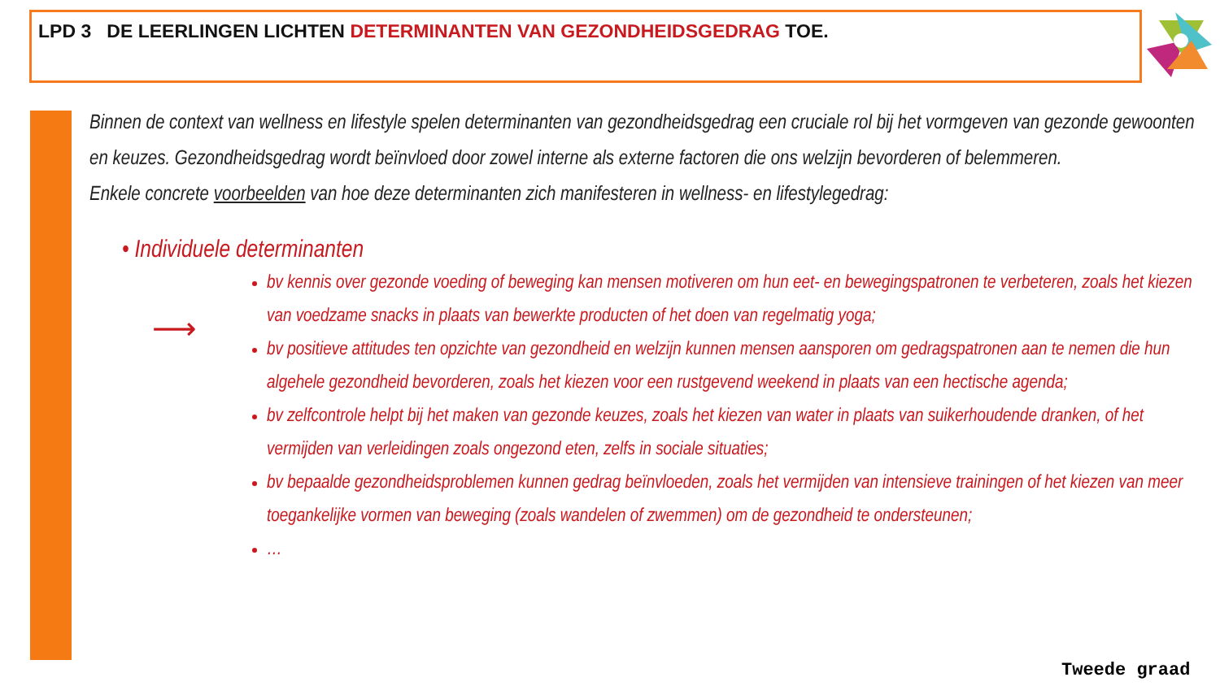LPD 3 DE LEERLINGEN LICHTEN DETERMINANTEN VAN GEZONDHEIDSGEDRAG TOE.
Binnen de context van wellness en lifestyle spelen determinanten van gezondheidsgedrag een cruciale rol bij het vormgeven van gezonde gewoonten en keuzes. Gezondheidsgedrag wordt beïnvloed door zowel interne als externe factoren die ons welzijn bevorderen of belemmeren.
Enkele concrete voorbeelden van hoe deze determinanten zich manifesteren in wellness- en lifestylegedrag:
• Individuele determinanten
bv kennis over gezonde voeding of beweging kan mensen motiveren om hun eet- en bewegingspatronen te verbeteren, zoals het kiezen van voedzame snacks in plaats van bewerkte producten of het doen van regelmatig yoga;
bv positieve attitudes ten opzichte van gezondheid en welzijn kunnen mensen aansporen om gedragspatronen aan te nemen die hun algehele gezondheid bevorderen, zoals het kiezen voor een rustgevend weekend in plaats van een hectische agenda;
bv zelfcontrole helpt bij het maken van gezonde keuzes, zoals het kiezen van water in plaats van suikerhoudende dranken, of het vermijden van verleidingen zoals ongezond eten, zelfs in sociale situaties;
bv bepaalde gezondheidsproblemen kunnen gedrag beïnvloeden, zoals het vermijden van intensieve trainingen of het kiezen van meer toegankelijke vormen van beweging (zoals wandelen of zwemmen) om de gezondheid te ondersteunen;
…
⟶
Tweede graad